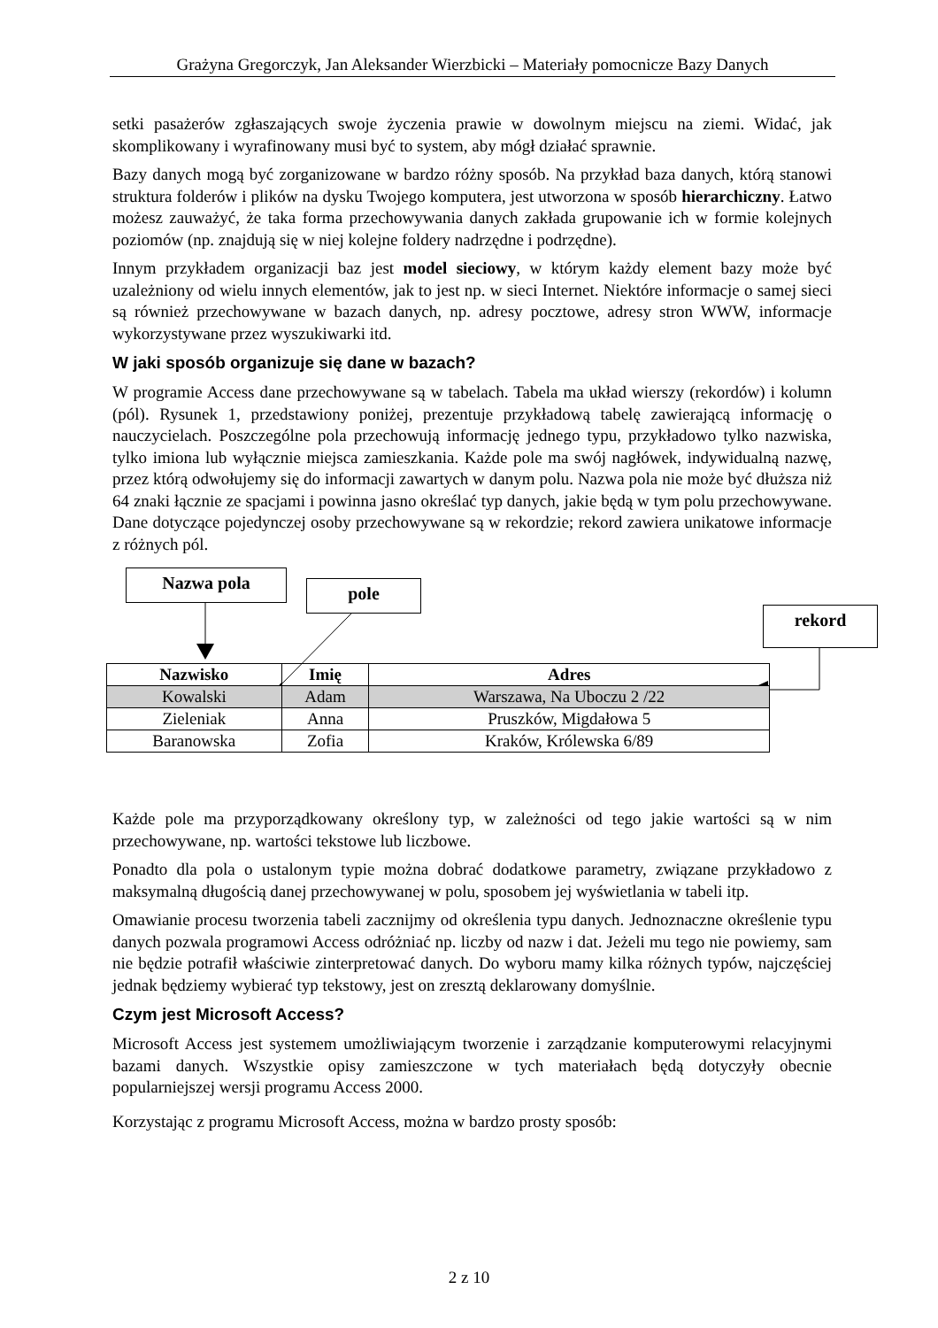Grażyna Gregorczyk, Jan Aleksander Wierzbicki – Materiały pomocnicze Bazy Danych
setki pasażerów zgłaszających swoje życzenia prawie w dowolnym miejscu na ziemi. Widać, jak skomplikowany i wyrafinowany musi być to system, aby mógł działać sprawnie.
Bazy danych mogą być zorganizowane w bardzo różny sposób. Na przykład baza danych, którą stanowi struktura folderów i plików na dysku Twojego komputera, jest utworzona w sposób hierarchiczny. Łatwo możesz zauważyć, że taka forma przechowywania danych zakłada grupowanie ich w formie kolejnych poziomów (np. znajdują się w niej kolejne foldery nadrzędne i podrzędne).
Innym przykładem organizacji baz jest model sieciowy, w którym każdy element bazy może być uzależniony od wielu innych elementów, jak to jest np. w sieci Internet. Niektóre informacje o samej sieci są również przechowywane w bazach danych, np. adresy pocztowe, adresy stron WWW, informacje wykorzystywane przez wyszukiwarki itd.
W jaki sposób organizuje się dane w bazach?
W programie Access dane przechowywane są w tabelach. Tabela ma układ wierszy (rekordów) i kolumn (pól). Rysunek 1, przedstawiony poniżej, prezentuje przykładową tabelę zawierającą informację o nauczycielach. Poszczególne pola przechowują informację jednego typu, przykładowo tylko nazwiska, tylko imiona lub wyłącznie miejsca zamieszkania. Każde pole ma swój nagłówek, indywidualną nazwę, przez którą odwołujemy się do informacji zawartych w danym polu. Nazwa pola nie może być dłuższa niż 64 znaki łącznie ze spacjami i powinna jasno określać typ danych, jakie będą w tym polu przechowywane. Dane dotyczące pojedynczej osoby przechowywane są w rekordzie; rekord zawiera unikatowe informacje z różnych pól.
Nazwa pola
pole
rekord
| Nazwisko | Imię | Adres |
| --- | --- | --- |
| Kowalski | Adam | Warszawa, Na Uboczu 2 /22 |
| Zieleniak | Anna | Pruszków, Migdałowa 5 |
| Baranowska | Zofia | Kraków, Królewska 6/89 |
Każde pole ma przyporządkowany określony typ, w zależności od tego jakie wartości są w nim przechowywane, np. wartości tekstowe lub liczbowe.
Ponadto dla pola o ustalonym typie można dobrać dodatkowe parametry, związane przykładowo z maksymalną długością danej przechowywanej w polu, sposobem jej wyświetlania w tabeli itp.
Omawianie procesu tworzenia tabeli zacznijmy od określenia typu danych. Jednoznaczne określenie typu danych pozwala programowi Access odróżniać np. liczby od nazw i dat. Jeżeli mu tego nie powiemy, sam nie będzie potrafił właściwie zinterpretować danych. Do wyboru mamy kilka różnych typów, najczęściej jednak będziemy wybierać typ tekstowy, jest on zresztą deklarowany domyślnie.
Czym jest Microsoft Access?
Microsoft Access jest systemem umożliwiającym tworzenie i zarządzanie komputerowymi relacyjnymi bazami danych. Wszystkie opisy zamieszczone w tych materiałach będą dotyczyły obecnie popularniejszej wersji programu Access 2000.
Korzystając z programu Microsoft Access, można w bardzo prosty sposób:
2 z 10